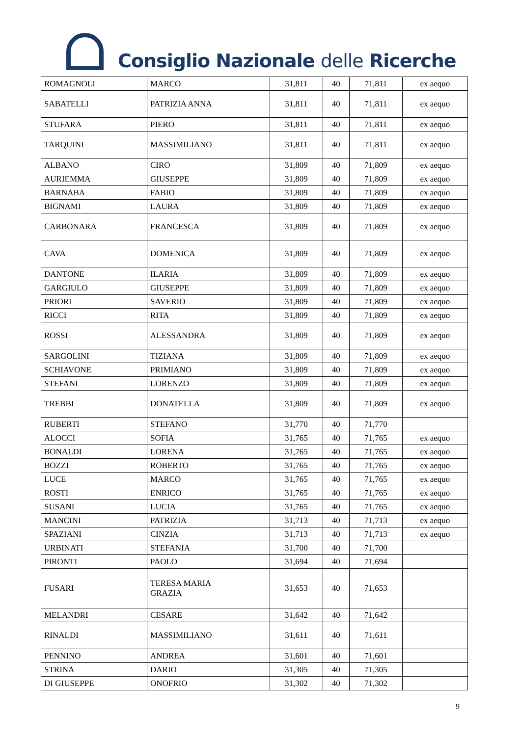Consiglio Nazionale delle Ricerche
| ROMAGNOLI | MARCO | 31,811 | 40 | 71,811 | ex aequo |
| SABATELLI | PATRIZIA ANNA | 31,811 | 40 | 71,811 | ex aequo |
| STUFARA | PIERO | 31,811 | 40 | 71,811 | ex aequo |
| TARQUINI | MASSIMILIANO | 31,811 | 40 | 71,811 | ex aequo |
| ALBANO | CIRO | 31,809 | 40 | 71,809 | ex aequo |
| AURIEMMA | GIUSEPPE | 31,809 | 40 | 71,809 | ex aequo |
| BARNABA | FABIO | 31,809 | 40 | 71,809 | ex aequo |
| BIGNAMI | LAURA | 31,809 | 40 | 71,809 | ex aequo |
| CARBONARA | FRANCESCA | 31,809 | 40 | 71,809 | ex aequo |
| CAVA | DOMENICA | 31,809 | 40 | 71,809 | ex aequo |
| DANTONE | ILARIA | 31,809 | 40 | 71,809 | ex aequo |
| GARGIULO | GIUSEPPE | 31,809 | 40 | 71,809 | ex aequo |
| PRIORI | SAVERIO | 31,809 | 40 | 71,809 | ex aequo |
| RICCI | RITA | 31,809 | 40 | 71,809 | ex aequo |
| ROSSI | ALESSANDRA | 31,809 | 40 | 71,809 | ex aequo |
| SARGOLINI | TIZIANA | 31,809 | 40 | 71,809 | ex aequo |
| SCHIAVONE | PRIMIANO | 31,809 | 40 | 71,809 | ex aequo |
| STEFANI | LORENZO | 31,809 | 40 | 71,809 | ex aequo |
| TREBBI | DONATELLA | 31,809 | 40 | 71,809 | ex aequo |
| RUBERTI | STEFANO | 31,770 | 40 | 71,770 | |
| ALOCCI | SOFIA | 31,765 | 40 | 71,765 | ex aequo |
| BONALDI | LORENA | 31,765 | 40 | 71,765 | ex aequo |
| BOZZI | ROBERTO | 31,765 | 40 | 71,765 | ex aequo |
| LUCE | MARCO | 31,765 | 40 | 71,765 | ex aequo |
| ROSTI | ENRICO | 31,765 | 40 | 71,765 | ex aequo |
| SUSANI | LUCIA | 31,765 | 40 | 71,765 | ex aequo |
| MANCINI | PATRIZIA | 31,713 | 40 | 71,713 | ex aequo |
| SPAZIANI | CINZIA | 31,713 | 40 | 71,713 | ex aequo |
| URBINATI | STEFANIA | 31,700 | 40 | 71,700 | |
| PIRONTI | PAOLO | 31,694 | 40 | 71,694 | |
| FUSARI | TERESA MARIA GRAZIA | 31,653 | 40 | 71,653 | |
| MELANDRI | CESARE | 31,642 | 40 | 71,642 | |
| RINALDI | MASSIMILIANO | 31,611 | 40 | 71,611 | |
| PENNINO | ANDREA | 31,601 | 40 | 71,601 | |
| STRINA | DARIO | 31,305 | 40 | 71,305 | |
| DI GIUSEPPE | ONOFRIO | 31,302 | 40 | 71,302 | |
9